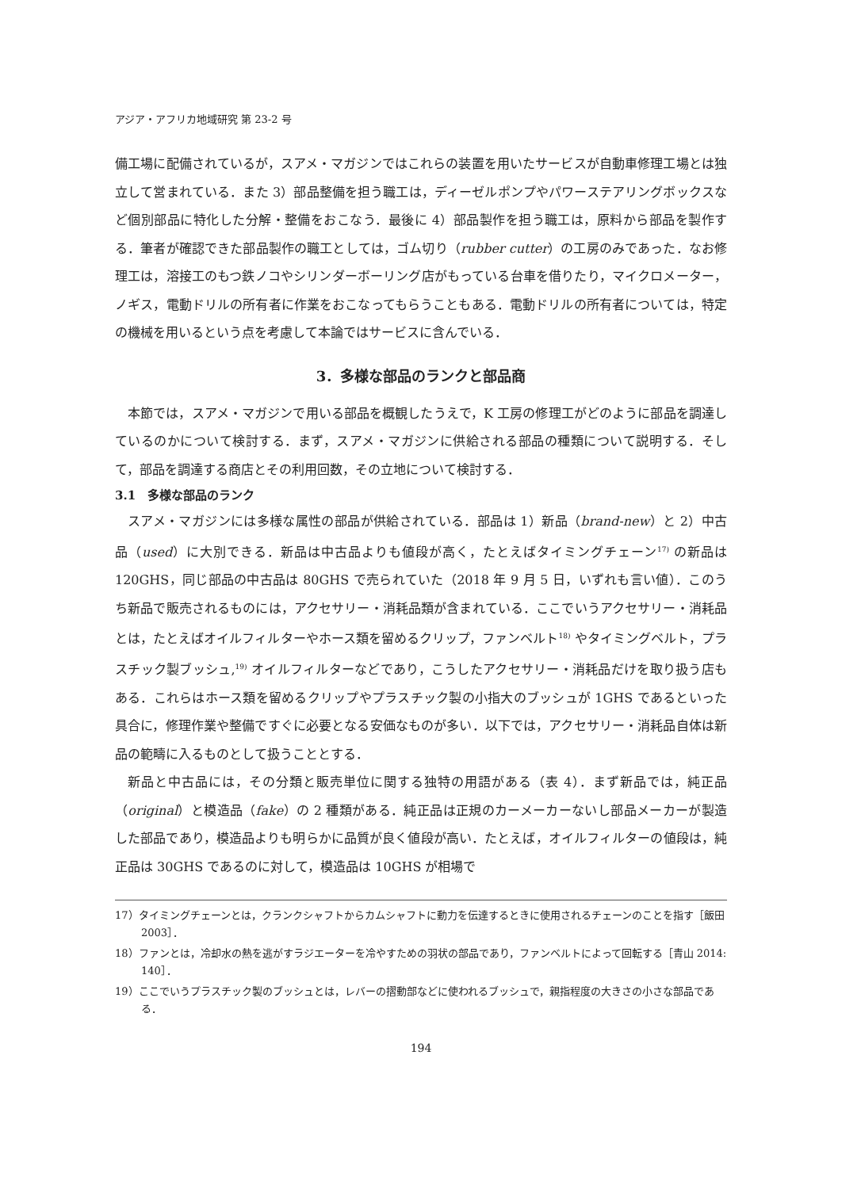アジア・アフリカ地域研究 第 23-2 号
備工場に配備されているが，スアメ・マガジンではこれらの装置を用いたサービスが自動車修理工場とは独立して営まれている．また 3）部品整備を担う職工は，ディーゼルポンプやパワーステアリングボックスなど個別部品に特化した分解・整備をおこなう．最後に 4）部品製作を担う職工は，原料から部品を製作する．筆者が確認できた部品製作の職工としては，ゴム切り（rubber cutter）の工房のみであった．なお修理工は，溶接工のもつ鉄ノコやシリンダーボーリング店がもっている台車を借りたり，マイクロメーター，ノギス，電動ドリルの所有者に作業をおこなってもらうこともある．電動ドリルの所有者については，特定の機械を用いるという点を考慮して本論ではサービスに含んでいる．
3．多様な部品のランクと部品商
本節では，スアメ・マガジンで用いる部品を概観したうえで，K 工房の修理工がどのように部品を調達しているのかについて検討する．まず，スアメ・マガジンに供給される部品の種類について説明する．そして，部品を調達する商店とその利用回数，その立地について検討する．
3.1　多様な部品のランク
スアメ・マガジンには多様な属性の部品が供給されている．部品は 1）新品（brand-new）と 2）中古品（used）に大別できる．新品は中古品よりも値段が高く，たとえばタイミングチェーン<sup>17)</sup> の新品は 120GHS，同じ部品の中古品は 80GHS で売られていた（2018 年 9 月 5 日，いずれも言い値）．このうち新品で販売されるものには，アクセサリー・消耗品類が含まれている．ここでいうアクセサリー・消耗品とは，たとえばオイルフィルターやホース類を留めるクリップ，ファンベルト<sup>18)</sup> やタイミングベルト，プラスチック製ブッシュ,<sup>19)</sup> オイルフィルターなどであり，こうしたアクセサリー・消耗品だけを取り扱う店もある．これらはホース類を留めるクリップやプラスチック製の小指大のブッシュが 1GHS であるといった具合に，修理作業や整備ですぐに必要となる安価なものが多い．以下では，アクセサリー・消耗品自体は新品の範疇に入るものとして扱うこととする．
新品と中古品には，その分類と販売単位に関する独特の用語がある（表 4）．まず新品では，純正品（original）と模造品（fake）の 2 種類がある．純正品は正規のカーメーカーないし部品メーカーが製造した部品であり，模造品よりも明らかに品質が良く値段が高い．たとえば，オイルフィルターの値段は，純正品は 30GHS であるのに対して，模造品は 10GHS が相場で
17）タイミングチェーンとは，クランクシャフトからカムシャフトに動力を伝達するときに使用されるチェーンのことを指す［飯田 2003］．
18）ファンとは，冷却水の熱を逃がすラジエーターを冷やすための羽状の部品であり，ファンベルトによって回転する［青山 2014: 140］．
19）ここでいうプラスチック製のブッシュとは，レバーの摺動部などに使われるブッシュで，親指程度の大きさの小さな部品である．
194